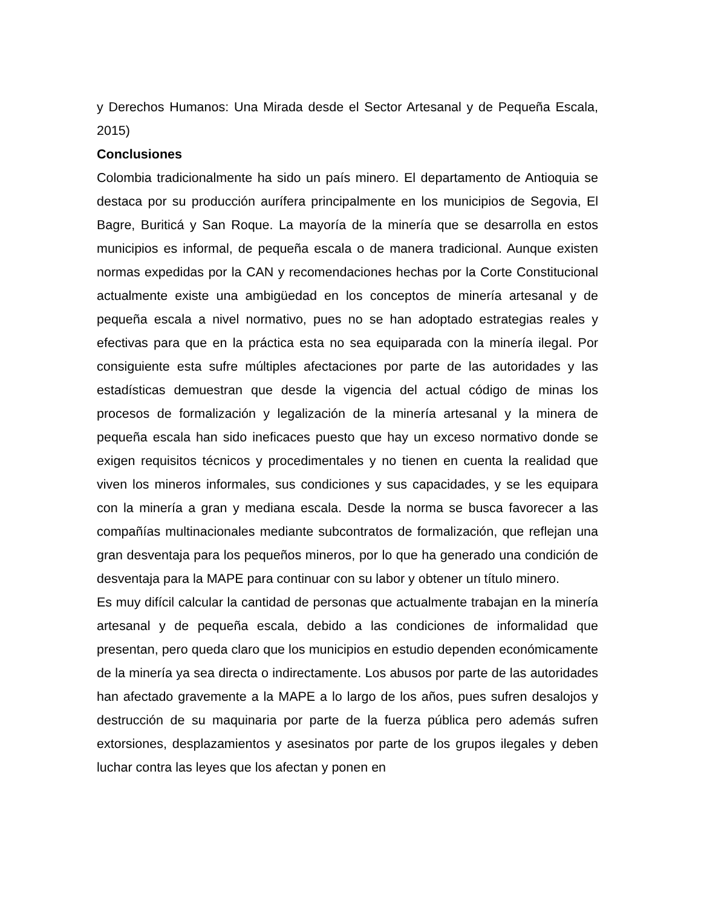y Derechos Humanos: Una Mirada desde el Sector Artesanal y de Pequeña Escala, 2015)
Conclusiones
Colombia tradicionalmente ha sido un país minero. El departamento de Antioquia se destaca por su producción aurífera principalmente en los municipios de Segovia, El Bagre, Buriticá y San Roque. La mayoría de la minería que se desarrolla en estos municipios es informal, de pequeña escala o de manera tradicional. Aunque existen normas expedidas por la CAN y recomendaciones hechas por la Corte Constitucional actualmente existe una ambigüedad en los conceptos de minería artesanal y de pequeña escala a nivel normativo, pues no se han adoptado estrategias reales y efectivas para que en la práctica esta no sea equiparada con la minería ilegal. Por consiguiente esta sufre múltiples afectaciones por parte de las autoridades y las estadísticas demuestran que desde la vigencia del actual código de minas los procesos de formalización y legalización de la minería artesanal y la minera de pequeña escala han sido ineficaces puesto que hay un exceso normativo donde se exigen requisitos técnicos y procedimentales y no tienen en cuenta la realidad que viven los mineros informales, sus condiciones y sus capacidades, y se les equipara con la minería a gran y mediana escala. Desde la norma se busca favorecer a las compañías multinacionales mediante subcontratos de formalización, que reflejan una gran desventaja para los pequeños mineros, por lo que ha generado una condición de desventaja para la MAPE para continuar con su labor y obtener un título minero.
Es muy difícil calcular la cantidad de personas que actualmente trabajan en la minería artesanal y de pequeña escala, debido a las condiciones de informalidad que presentan, pero queda claro que los municipios en estudio dependen económicamente de la minería ya sea directa o indirectamente. Los abusos por parte de las autoridades han afectado gravemente a la MAPE a lo largo de los años, pues sufren desalojos y destrucción de su maquinaria por parte de la fuerza pública pero además sufren extorsiones, desplazamientos y asesinatos por parte de los grupos ilegales y deben luchar contra las leyes que los afectan y ponen en